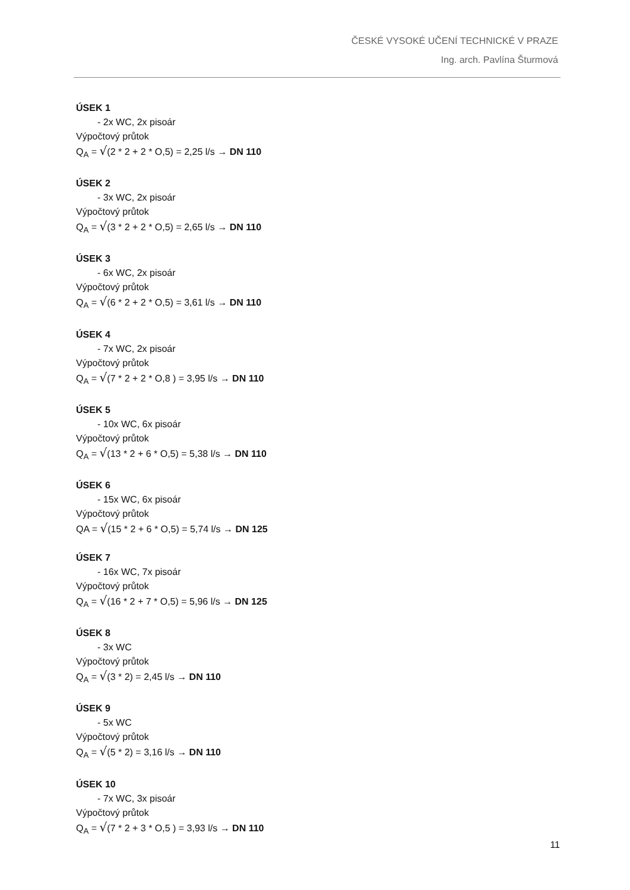ČESKÉ VYSOKÉ UČENÍ TECHNICKÉ V PRAZE
Ing. arch. Pavlína Šturmová
ÚSEK 1
- 2x WC, 2x pisoár
Výpočtový průtok
Q<sub>A</sub> = √(2 * 2 + 2 * O,5) = 2,25 l/s → DN 110
ÚSEK 2
- 3x WC, 2x pisoár
Výpočtový průtok
Q<sub>A</sub> = √(3 * 2 + 2 * O,5) = 2,65 l/s → DN 110
ÚSEK 3
- 6x WC, 2x pisoár
Výpočtový průtok
Q<sub>A</sub> = √(6 * 2 + 2 * O,5) = 3,61 l/s → DN 110
ÚSEK 4
- 7x WC, 2x pisoár
Výpočtový průtok
Q<sub>A</sub> = √(7 * 2 + 2 * O,8 ) = 3,95 l/s → DN 110
ÚSEK 5
- 10x WC, 6x pisoár
Výpočtový průtok
Q<sub>A</sub> = √(13 * 2 + 6 * O,5) = 5,38 l/s → DN 110
ÚSEK 6
- 15x WC, 6x pisoár
Výpočtový průtok
QA = √(15 * 2 + 6 * O,5) = 5,74 l/s → DN 125
ÚSEK 7
- 16x WC, 7x pisoár
Výpočtový průtok
Q<sub>A</sub> = √(16 * 2 + 7 * O,5) = 5,96 l/s → DN 125
ÚSEK 8
- 3x WC
Výpočtový průtok
Q<sub>A</sub> = √(3 * 2) = 2,45 l/s → DN 110
ÚSEK 9
- 5x WC
Výpočtový průtok
Q<sub>A</sub> = √(5 * 2) = 3,16 l/s → DN 110
ÚSEK 10
- 7x WC, 3x pisoár
Výpočtový průtok
Q<sub>A</sub> = √(7 * 2 + 3 * O,5 ) = 3,93 l/s → DN 110
11